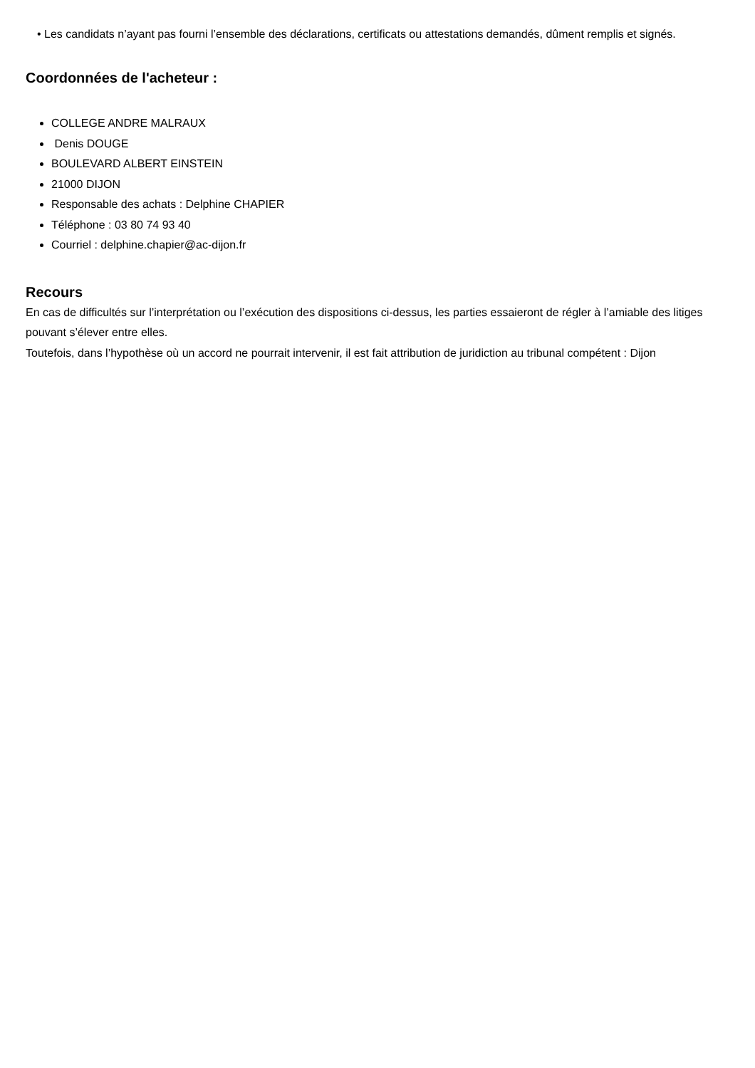• Les candidats n’ayant pas fourni l’ensemble des déclarations, certificats ou attestations demandés, dûment remplis et signés.
Coordonnées de l'acheteur :
COLLEGE ANDRE MALRAUX
Denis DOUGE
BOULEVARD ALBERT EINSTEIN
21000 DIJON
Responsable des achats : Delphine CHAPIER
Téléphone : 03 80 74 93 40
Courriel : delphine.chapier@ac-dijon.fr
Recours
En cas de difficultés sur l’interprétation ou l’exécution des dispositions ci-dessus, les parties essaieront de régler à l’amiable des litiges pouvant s’élever entre elles.
Toutefois, dans l’hypothèse où un accord ne pourrait intervenir, il est fait attribution de juridiction au tribunal compétent : Dijon